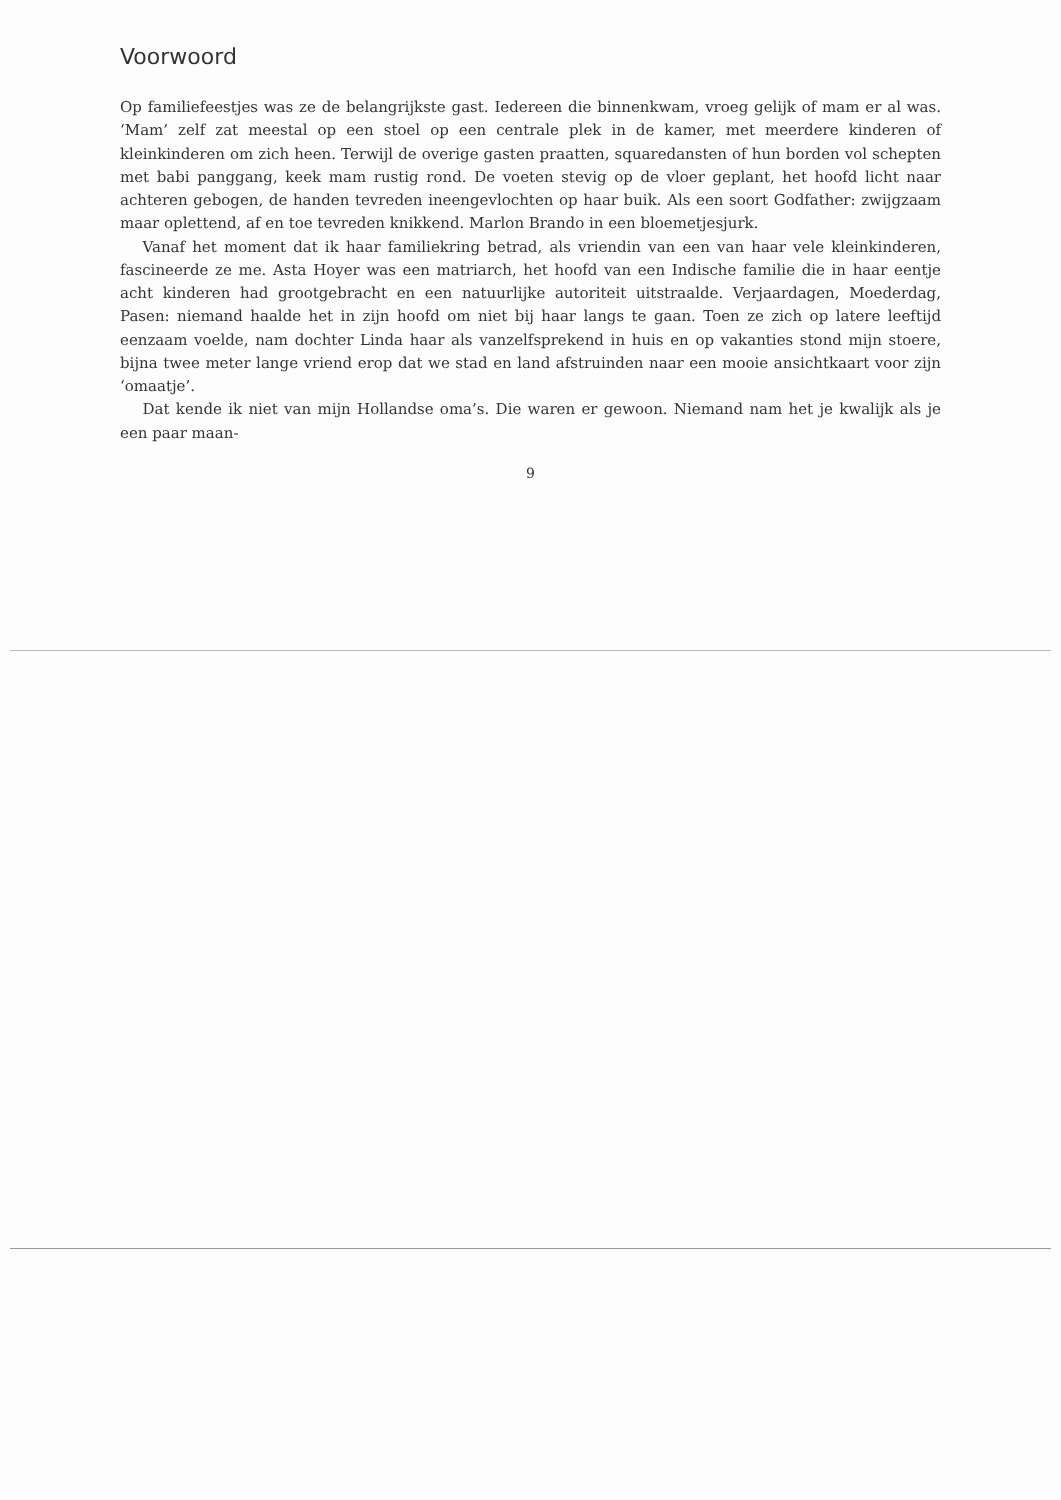Voorwoord
Op familiefeestjes was ze de belangrijkste gast. Iedereen die binnenkwam, vroeg gelijk of mam er al was. ‘Mam’ zelf zat meestal op een stoel op een centrale plek in de kamer, met meerdere kinderen of kleinkinderen om zich heen. Terwijl de overige gasten praatten, squaredansten of hun borden vol schepten met babi panggang, keek mam rustig rond. De voeten stevig op de vloer geplant, het hoofd licht naar achteren gebogen, de handen tevreden ineengevlochten op haar buik. Als een soort Godfather: zwijgzaam maar oplettend, af en toe tevreden knikkend. Marlon Brando in een bloemetjesjurk.
Vanaf het moment dat ik haar familiekring betrad, als vriendin van een van haar vele kleinkinderen, fascineerde ze me. Asta Hoyer was een matriarch, het hoofd van een Indische familie die in haar eentje acht kinderen had grootgebracht en een natuurlijke autoriteit uitstraalde. Verjaardagen, Moederdag, Pasen: niemand haalde het in zijn hoofd om niet bij haar langs te gaan. Toen ze zich op latere leeftijd eenzaam voelde, nam dochter Linda haar als vanzelfsprekend in huis en op vakanties stond mijn stoere, bijna twee meter lange vriend erop dat we stad en land afstruinden naar een mooie ansichtkaart voor zijn ‘omaatje’.
Dat kende ik niet van mijn Hollandse oma’s. Die waren er gewoon. Niemand nam het je kwalijk als je een paar maan-
9